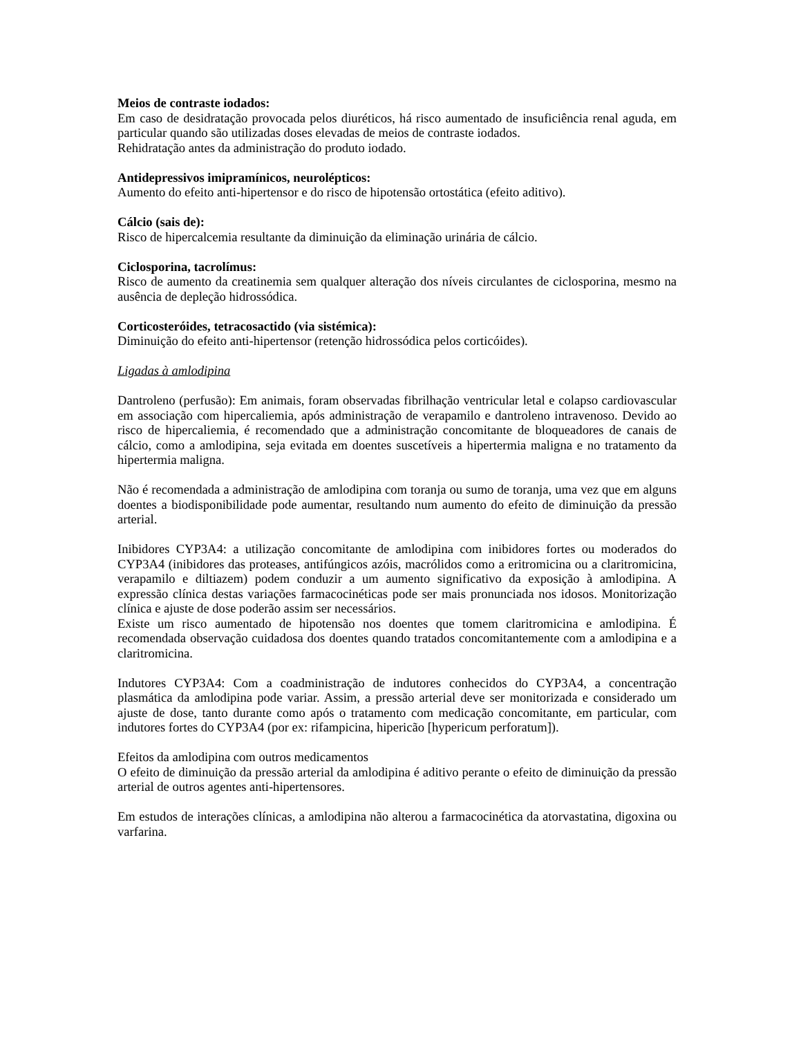Meios de contraste iodados:
Em caso de desidratação provocada pelos diuréticos, há risco aumentado de insuficiência renal aguda, em particular quando são utilizadas doses elevadas de meios de contraste iodados.
Rehidratação antes da administração do produto iodado.
Antidepressivos imipramínicos, neurolépticos:
Aumento do efeito anti-hipertensor e do risco de hipotensão ortostática (efeito aditivo).
Cálcio (sais de):
Risco de hipercalcemia resultante da diminuição da eliminação urinária de cálcio.
Ciclosporina, tacrolímus:
Risco de aumento da creatinemia sem qualquer alteração dos níveis circulantes de ciclosporina, mesmo na ausência de depleção hidrossódica.
Corticosteróides, tetracosactido (via sistémica):
Diminuição do efeito anti-hipertensor (retenção hidrossódica pelos corticóides).
Ligadas à amlodipina
Dantroleno (perfusão): Em animais, foram observadas fibrilhação ventricular letal e colapso cardiovascular em associação com hipercaliemia, após administração de verapamilo e dantroleno intravenoso. Devido ao risco de hipercaliemia, é recomendado que a administração concomitante de bloqueadores de canais de cálcio, como a amlodipina, seja evitada em doentes suscetíveis a hipertermia maligna e no tratamento da hipertermia maligna.
Não é recomendada a administração de amlodipina com toranja ou sumo de toranja, uma vez que em alguns doentes a biodisponibilidade pode aumentar, resultando num aumento do efeito de diminuição da pressão arterial.
Inibidores CYP3A4: a utilização concomitante de amlodipina com inibidores fortes ou moderados do CYP3A4 (inibidores das proteases, antifúngicos azóis, macrólidos como a eritromicina ou a claritromicina, verapamilo e diltiazem) podem conduzir a um aumento significativo da exposição à amlodipina. A expressão clínica destas variações farmacocinéticas pode ser mais pronunciada nos idosos. Monitorização clínica e ajuste de dose poderão assim ser necessários.
Existe um risco aumentado de hipotensão nos doentes que tomem claritromicina e amlodipina. É recomendada observação cuidadosa dos doentes quando tratados concomitantemente com a amlodipina e a claritromicina.
Indutores CYP3A4: Com a coadministração de indutores conhecidos do CYP3A4, a concentração plasmática da amlodipina pode variar. Assim, a pressão arterial deve ser monitorizada e considerado um ajuste de dose, tanto durante como após o tratamento com medicação concomitante, em particular, com indutores fortes do CYP3A4 (por ex: rifampicina, hipericão [hypericum perforatum]).
Efeitos da amlodipina com outros medicamentos
O efeito de diminuição da pressão arterial da amlodipina é aditivo perante o efeito de diminuição da pressão arterial de outros agentes anti-hipertensores.
Em estudos de interações clínicas, a amlodipina não alterou a farmacocinética da atorvastatina, digoxina ou varfarina.